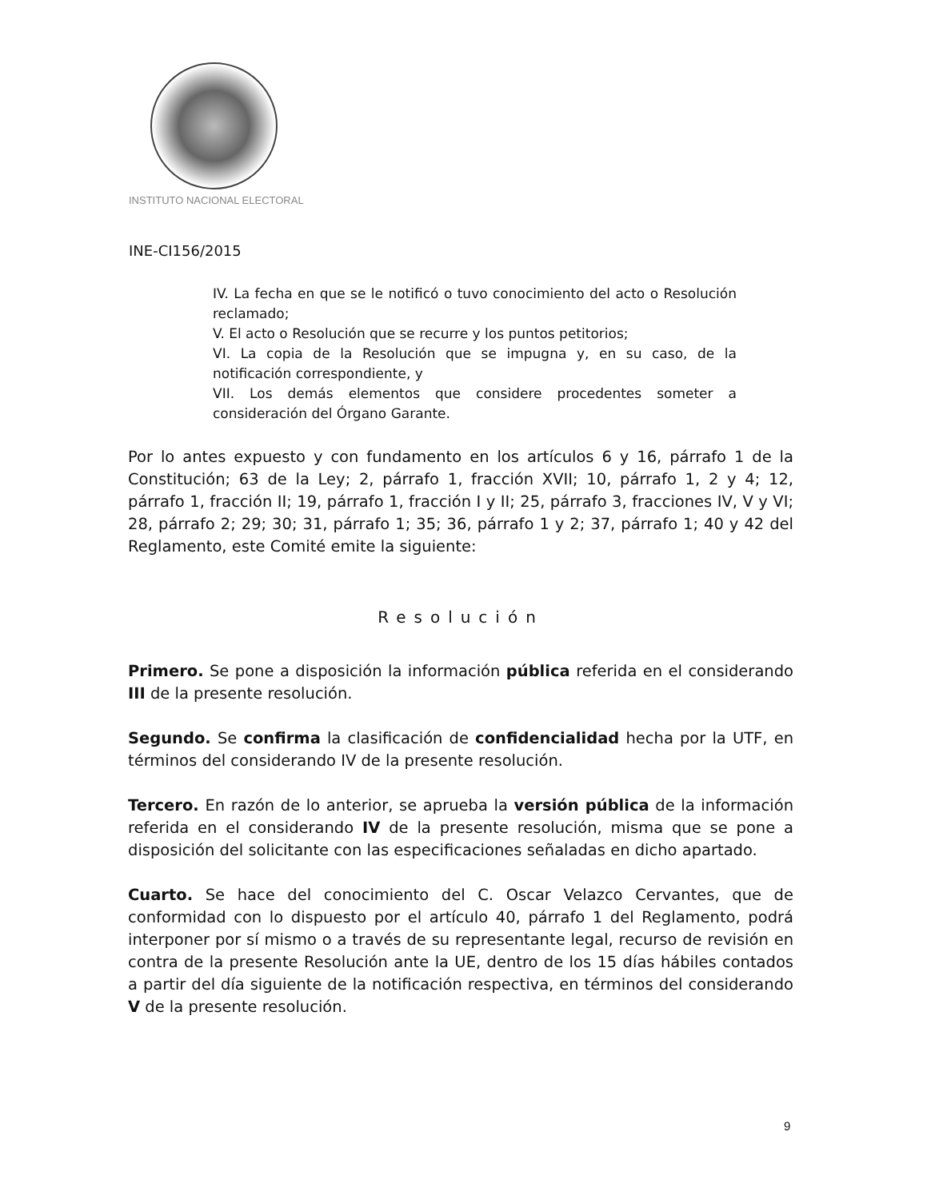INSTITUTO NACIONAL ELECTORAL
INE-CI156/2015
IV. La fecha en que se le notificó o tuvo conocimiento del acto o Resolución reclamado;
V. El acto o Resolución que se recurre y los puntos petitorios;
VI. La copia de la Resolución que se impugna y, en su caso, de la notificación correspondiente, y
VII. Los demás elementos que considere procedentes someter a consideración del Órgano Garante.
Por lo antes expuesto y con fundamento en los artículos 6 y 16, párrafo 1 de la Constitución; 63 de la Ley; 2, párrafo 1, fracción XVII; 10, párrafo 1, 2 y 4; 12, párrafo 1, fracción II; 19, párrafo 1, fracción I y II; 25, párrafo 3, fracciones IV, V y VI; 28, párrafo 2; 29; 30; 31, párrafo 1; 35; 36, párrafo 1 y 2; 37, párrafo 1; 40 y 42 del Reglamento, este Comité emite la siguiente:
Resolución
Primero. Se pone a disposición la información pública referida en el considerando III de la presente resolución.
Segundo. Se confirma la clasificación de confidencialidad hecha por la UTF, en términos del considerando IV de la presente resolución.
Tercero. En razón de lo anterior, se aprueba la versión pública de la información referida en el considerando IV de la presente resolución, misma que se pone a disposición del solicitante con las especificaciones señaladas en dicho apartado.
Cuarto. Se hace del conocimiento del C. Oscar Velazco Cervantes, que de conformidad con lo dispuesto por el artículo 40, párrafo 1 del Reglamento, podrá interponer por sí mismo o a través de su representante legal, recurso de revisión en contra de la presente Resolución ante la UE, dentro de los 15 días hábiles contados a partir del día siguiente de la notificación respectiva, en términos del considerando V de la presente resolución.
9